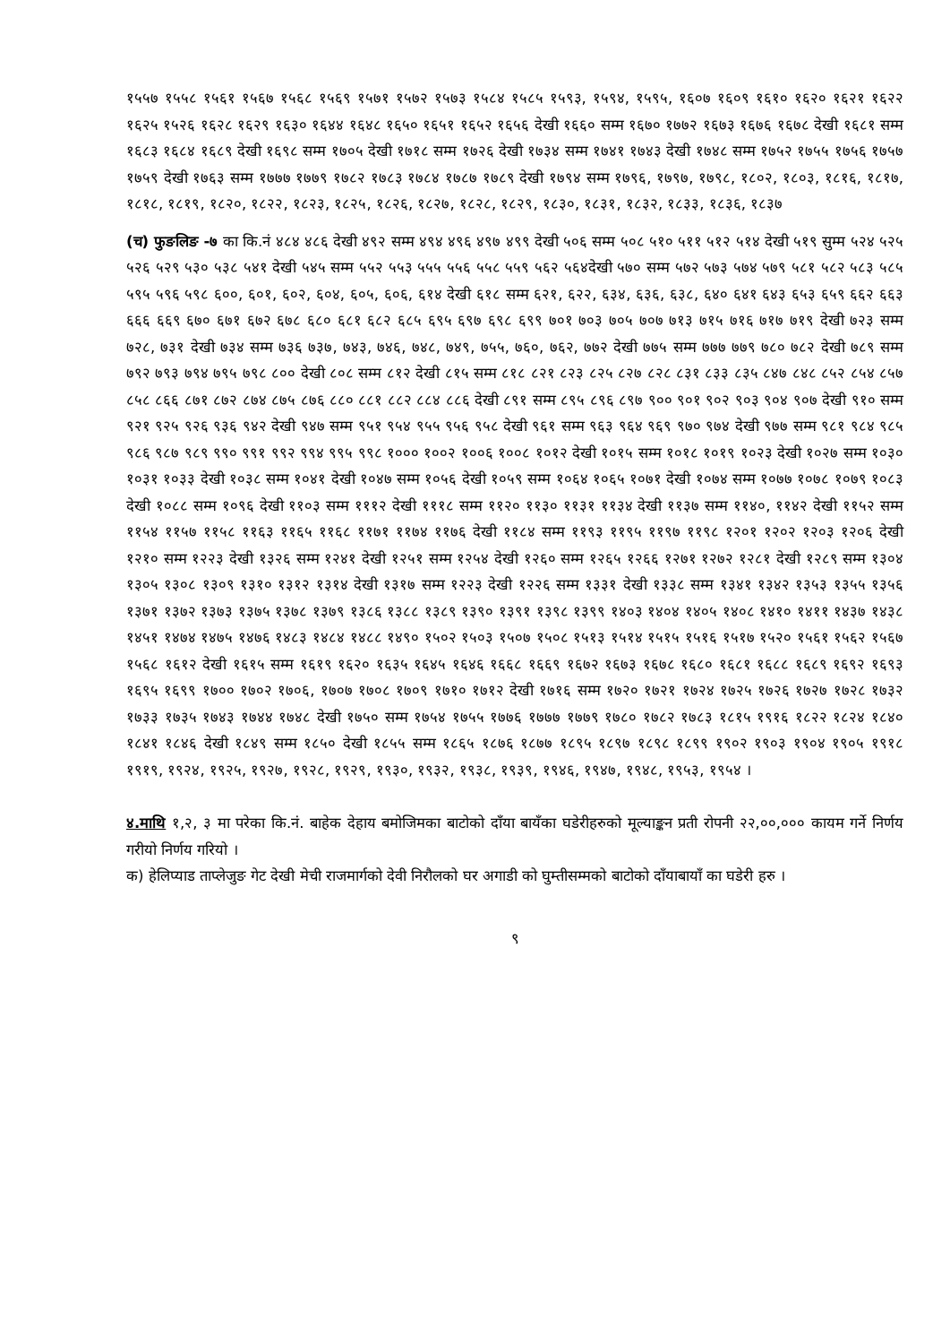१५५७ १५५८ १५६१ १५६७ १५६८ १५६९ १५७१ १५७२ १५७३ १५८४ १५८५ १५९३, १५९४, १५९५, १६०७ १६०९ १६१० १६२० १६२१ १६२२ १६२५ १५२६ १६२८ १६२९ १६३० १६४४ १६४८ १६५० १६५१ १६५२ १६५६ देखी १६६० सम्म १६७० १७७२ १६७३ १६७६ १६७८ देखी १६८१ सम्म १६८३ १६८४ १६८९ देखी १६९८ सम्म १७०५ देखी १७१८ सम्म १७२६ देखी १७३४ सम्म १७४१ १७४३ देखी १७४८ सम्म १७५२ १७५५ १७५६ १७५७ १७५९ देखी १७६३ सम्म १७७७ १७७९ १७८२ १७८३ १७८४ १७८७ १७८९ देखी १७९४ सम्म १७९६, १७९७, १७९८, १८०२, १८०३, १८१६, १८१७, १८१८, १८१९, १८२०, १८२२, १८२३, १८२५, १८२६, १८२७, १८२८, १८२९, १८३०, १८३१, १८३२, १८३३, १८३६, १८३७
(च) फुङलिङ -७ का कि.नं ४८४ ४८६ देखी ४९२ सम्म ४९४ ४९६ ४९७ ४९९ देखी ५०६ सम्म ५०८ ५१० ५११ ५१२ ५१४ देखी ५१९ सुम्म ५२४ ५२५ ५२६ ५२९ ५३० ५३८ ५४१ देखी ५४५ सम्म ५५२ ५५३ ५५५ ५५६ ५५८ ५५९ ५६२ ५६४देखी ५७० सम्म ५७२ ५७३ ५७४ ५७९ ५८१ ५८२ ५८३ ५८५ ५९५ ५९६ ५९८ ६००, ६०१, ६०२, ६०४, ६०५, ६०६, ६१४ देखी ६१८ सम्म ६२१, ६२२, ६३४, ६३६, ६३८, ६४० ६४१ ६४३ ६५३ ६५९ ६६२ ६६३ ६६६ ६६९ ६७० ६७१ ६७२ ६७८ ६८० ६८१ ६८२ ६८५ ६९५ ६९७ ६९८ ६९९ ७०१ ७०३ ७०५ ७०७ ७१३ ७१५ ७१६ ७१७ ७१९ देखी ७२३ सम्म ७२८, ७३१ देखी ७३४ सम्म ७३६ ७३७, ७४३, ७४६, ७४८, ७४९, ७५५, ७६०, ७६२, ७७२ देखी ७७५ सम्म ७७७ ७७९ ७८० ७८२ देखी ७८९ सम्म ७९२ ७९३ ७९४ ७९५ ७९८ ८०० देखी ८०८ सम्म ८१२ देखी ८१५ सम्म ८१८ ८२१ ८२३ ८२५ ८२७ ८२८ ८३१ ८३३ ८३५ ८४७ ८४८ ८५२ ८५४ ८५७ ८५८ ८६६ ८७१ ८७२ ८७४ ८७५ ८७६ ८८० ८८१ ८८२ ८८४ ८८६ देखी ८९१ सम्म ८९५ ८९६ ८९७ ९०० ९०१ ९०२ ९०३ ९०४ ९०७ देखी ९१० सम्म ९२१ ९२५ ९२६ ९३६ ९४२ देखी ९४७ सम्म ९५१ ९५४ ९५५ ९५६ ९५८ देखी ९६१ सम्म ९६३ ९६४ ९६९ ९७० ९७४ देखी ९७७ सम्म ९८१ ९८४ ९८५ ९८६ ९८७ ९८९ ९९० ९९१ ९९२ ९९४ ९९५ ९९८ १००० १००२ १००६ १००८ १०१२ देखी १०१५ सम्म १०१८ १०१९ १०२३ देखी १०२७ सम्म १०३० १०३१ १०३३ देखी १०३८ सम्म १०४१ देखी १०४७ सम्म १०५६ देखी १०५९ सम्म १०६४ १०६५ १०७१ देखी १०७४ सम्म १०७७ १०७८ १०७९ १०८३ देखी १०८८ सम्म १०९६ देखी ११०३ सम्म १११२ देखी १११८ सम्म ११२० ११३० ११३१ ११३४ देखी ११३७ सम्म ११४०, ११४२ देखी ११५२ सम्म ११५४ ११५७ ११५८ ११६३ ११६५ ११६८ ११७१ ११७४ ११७६ देखी ११८४ सम्म ११९३ ११९५ ११९७ ११९८ १२०१ १२०२ १२०३ १२०६ देखी १२१० सम्म १२२३ देखी १३२६ सम्म १२४१ देखी १२५१ सम्म १२५४ देखी १२६० सम्म १२६५ १२६६ १२७१ १२७२ १२८१ देखी १२८९ सम्म १३०४ १३०५ १३०८ १३०९ १३१० १३१२ १३१४ देखी १३१७ सम्म १२२३ देखी १२२६ सम्म १३३१ देखी १३३८ सम्म १३४१ १३४२ १३५३ १३५५ १३५६ १३७१ १३७२ १३७३ १३७५ १३७८ १३७९ १३८६ १३८८ १३८९ १३९० १३९१ १३९८ १३९९ १४०३ १४०४ १४०५ १४०८ १४१० १४११ १४३७ १४३८ १४५१ १४७४ १४७५ १४७६ १४८३ १४८४ १४८८ १४९० १५०२ १५०३ १५०७ १५०८ १५१३ १५१४ १५१५ १५१६ १५१७ १५२० १५६१ १५६२ १५६७ १५६८ १६१२ देखी १६१५ सम्म १६१९ १६२० १६३५ १६४५ १६४६ १६६८ १६६९ १६७२ १६७३ १६७८ १६८० १६८१ १६८८ १६८९ १६९२ १६९३ १६९५ १६९९ १७०० १७०२ १७०६, १७०७ १७०८ १७०९ १७१० १७१२ देखी १७१६ सम्म १७२० १७२१ १७२४ १७२५ १७२६ १७२७ १७२८ १७३२ १७३३ १७३५ १७४३ १७४४ १७४८ देखी १७५० सम्म १७५४ १७५५ १७७६ १७७७ १७७९ १७८० १७८२ १७८३ १८१५ १९१६ १८२२ १८२४ १८४० १८४१ १८४६ देखी १८४९ सम्म १८५० देखी १८५५ सम्म १८६५ १८७६ १८७७ १८९५ १८९७ १८९८ १८९९ १९०२ १९०३ १९०४ १९०५ १९१८ १९१९, १९२४, १९२५, १९२७, १९२८, १९२९, १९३०, १९३२, १९३८, १९३९, १९४६, १९४७, १९४८, १९५३, १९५४ ।
४.माथि १,२, ३ मा परेका कि.नं. बाहेक देहाय बमोजिमका बाटोको दाँया बायँका घडेरीहरुको मूल्याङ्कन प्रती रोपनी २२,००,००० कायम गर्ने निर्णय गरीयो निर्णय गरियो ।
क) हेलिप्याड ताप्लेजुङ गेट देखी मेची राजमार्गको देवी निरौलको घर अगाडी को घुम्तीसम्मको बाटोको दाँयाबायाँ का घडेरी हरु ।
९